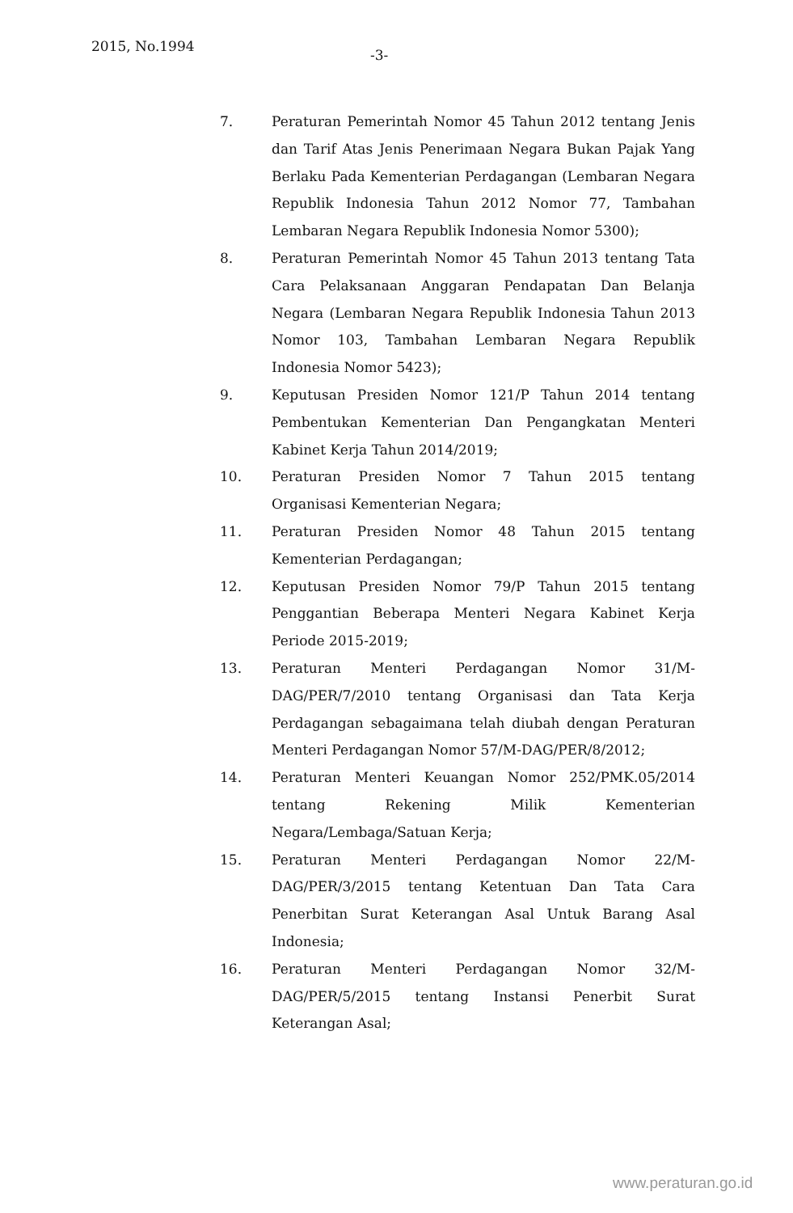2015, No.1994
-3-
7. Peraturan Pemerintah Nomor 45 Tahun 2012 tentang Jenis dan Tarif Atas Jenis Penerimaan Negara Bukan Pajak Yang Berlaku Pada Kementerian Perdagangan (Lembaran Negara Republik Indonesia Tahun 2012 Nomor 77, Tambahan Lembaran Negara Republik Indonesia Nomor 5300);
8. Peraturan Pemerintah Nomor 45 Tahun 2013 tentang Tata Cara Pelaksanaan Anggaran Pendapatan Dan Belanja Negara (Lembaran Negara Republik Indonesia Tahun 2013 Nomor 103, Tambahan Lembaran Negara Republik Indonesia Nomor 5423);
9. Keputusan Presiden Nomor 121/P Tahun 2014 tentang Pembentukan Kementerian Dan Pengangkatan Menteri Kabinet Kerja Tahun 2014/2019;
10. Peraturan Presiden Nomor 7 Tahun 2015 tentang Organisasi Kementerian Negara;
11. Peraturan Presiden Nomor 48 Tahun 2015 tentang Kementerian Perdagangan;
12. Keputusan Presiden Nomor 79/P Tahun 2015 tentang Penggantian Beberapa Menteri Negara Kabinet Kerja Periode 2015-2019;
13. Peraturan Menteri Perdagangan Nomor 31/M-DAG/PER/7/2010 tentang Organisasi dan Tata Kerja Perdagangan sebagaimana telah diubah dengan Peraturan Menteri Perdagangan Nomor 57/M-DAG/PER/8/2012;
14. Peraturan Menteri Keuangan Nomor 252/PMK.05/2014 tentang Rekening Milik Kementerian Negara/Lembaga/Satuan Kerja;
15. Peraturan Menteri Perdagangan Nomor 22/M-DAG/PER/3/2015 tentang Ketentuan Dan Tata Cara Penerbitan Surat Keterangan Asal Untuk Barang Asal Indonesia;
16. Peraturan Menteri Perdagangan Nomor 32/M-DAG/PER/5/2015 tentang Instansi Penerbit Surat Keterangan Asal;
www.peraturan.go.id